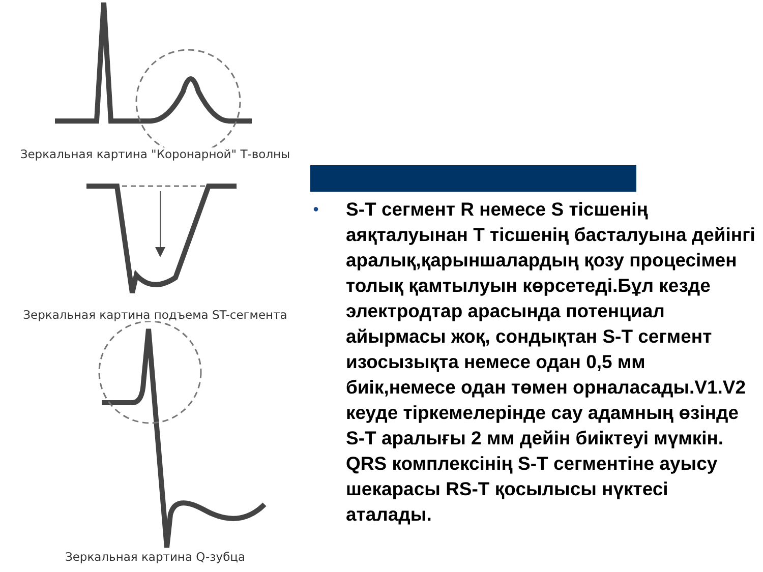Зеркальная картина "Коронарной" Т-волны
Зеркальная картина подъема ST-сегмента
Зеркальная картина Q-зубца
●
S-T сегмент R немесе S тісшенің аяқталуынан Т тісшенің басталуына дейінгі аралық,қарыншалардың қозу процесімен толық қамтылуын көрсетеді.Бұл кезде электродтар арасында потенциал айырмасы жоқ, сондықтан S-T сегмент изосызықта немесе одан 0,5 мм биік,немесе одан төмен орналасады.V1.V2 кеуде тіркемелерінде сау адамның өзінде S-T аралығы 2 мм дейін биіктеуі мүмкін. QRS комплексінің S-T сегментіне ауысу шекарасы RS-T қосылысы нүктесі аталады.